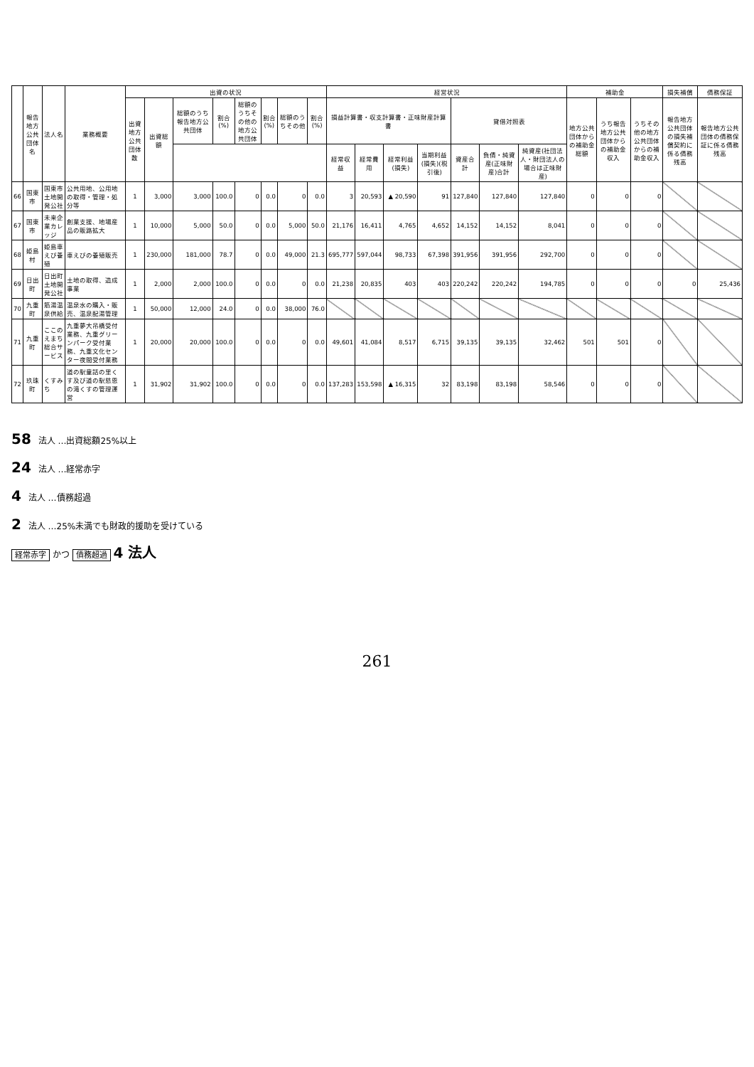| | 報告地方公共団体名 | 法人名 | 業務概要 | 出資の状況 | | | | | | | | 経営状況 | | | | | | | 補助金 | | | 損失補償 | 債務保証 |
| --- | --- | --- | --- | --- | --- | --- | --- | --- | --- | --- | --- | --- | --- | --- | --- | --- | --- | --- | --- | --- | --- | --- | --- |
| | | | | 出資地方公共団体数 | 出資総額 | 総額のうち報告地方公共団体 | 割合(%) | 総額のうちその他の地方公共団体 | 割合(%) | 総額のうちその他 | 割合(%) | 損益計算書・収支計算書・正味財産計算書 | | | | 貸借対照表 | | | 地方公共団体からの補助金総額 | うち報告地方公共団体からの補助金収入 | うちその他の地方公共団体からの補助金収入 | 報告地方公共団体の損失補償契約に係る債務残高 | 報告地方公共団体の債務保証に係る債務残高 |
| | | | | | | | | | | | | 経常収益 | 経常費用 | 経常利益(損失) | 当期利益(損失)(税引後) | 資産合計 | 負債・純資産(正味財産)合計 | 純資産(社団法人・財団法人の場合は正味財産) | | | | | |
| 66 | 国東市 | 国東市土地開発公社 | 公共用地、公用地の取得・管理・処分等 | 1 | 3,000 | 3,000 | 100.0 | 0 | 0.0 | 0 | 0.0 | 3 | 20,593 | ▲ 20,590 | 91 | 127,840 | 127,840 | 127,840 | 0 | 0 | 0 | | |
| 67 | 国東市 | 未来企業カレッジ | 創業支援、地場産品の販路拡大 | 1 | 10,000 | 5,000 | 50.0 | 0 | 0.0 | 5,000 | 50.0 | 21,176 | 16,411 | 4,765 | 4,652 | 14,152 | 14,152 | 8,041 | 0 | 0 | 0 | | |
| 68 | 姫島村 | 姫島車えび養殖 | 車えびの養殖販売 | 1 | 230,000 | 181,000 | 78.7 | 0 | 0.0 | 49,000 | 21.3 | 695,777 | 597,044 | 98,733 | 67,398 | 391,956 | 391,956 | 292,700 | 0 | 0 | 0 | | |
| 69 | 日出町 | 日出町土地開発公社 | 土地の取得、造成事業 | 1 | 2,000 | 2,000 | 100.0 | 0 | 0.0 | 0 | 0.0 | 21,238 | 20,835 | 403 | 403 | 220,242 | 220,242 | 194,785 | 0 | 0 | 0 | 0 | 25,436 |
| 70 | 九重町 | 筋湯温泉供給 | 温泉水の購入・販売、温泉配湯管理 | 1 | 50,000 | 12,000 | 24.0 | 0 | 0.0 | 38,000 | 76.0 | | | | | | | | | | | | |
| 71 | 九重町 | ここのえまち総合サービス | 九重夢大吊橋受付業務、九重グリーンパーク受付業務、九重文化センター夜間受付業務 | 1 | 20,000 | 20,000 | 100.0 | 0 | 0.0 | 0 | 0.0 | 49,601 | 41,084 | 8,517 | 6,715 | 39,135 | 39,135 | 32,462 | 501 | 501 | 0 | | |
| 72 | 玖珠町 | くすみち | 道の駅童話の里くす及び道の駅慈恩の滝くすの管理運営 | 1 | 31,902 | 31,902 | 100.0 | 0 | 0.0 | 0 | 0.0 | 137,283 | 153,598 | ▲ 16,315 | 32 | 83,198 | 83,198 | 58,546 | 0 | 0 | 0 | | |
58 法人 …出資総額25%以上
24 法人 …経常赤字
4 法人 …債務超過
2 法人 …25%未満でも財政的援助を受けている
経常赤字 かつ 債務超過 4 法人
261